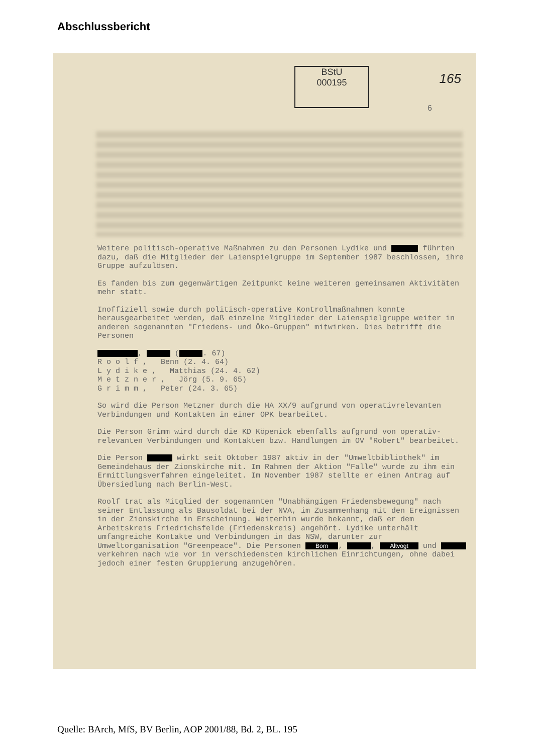Abschlussbericht
BStU
000195
165
6
Weitere politisch-operative Maßnahmen zu den Personen Lydike und führten dazu, daß die Mitglieder der Laienspielgruppe im September 1987 beschlossen, ihre Gruppe aufzulösen.
Es fanden bis zum gegenwärtigen Zeitpunkt keine weiteren gemeinsamen Aktivitäten mehr statt.
Inoffiziell sowie durch politisch-operative Kontrollmaßnahmen konnte herausgearbeitet werden, daß einzelne Mitglieder der Laienspielgruppe weiter in anderen sogenannten "Friedens- und Öko-Gruppen" mitwirken. Dies betrifft die Personen
, ( . 67)
R o o l f , Benn (2. 4. 64)
L y d i k e , Matthias (24. 4. 62)
M e t z n e r , Jörg (5. 9. 65)
G r i m m , Peter (24. 3. 65)
So wird die Person Metzner durch die HA XX/9 aufgrund von operativrelevanten Verbindungen und Kontakten in einer OPK bearbeitet.
Die Person Grimm wird durch die KD Köpenick ebenfalls aufgrund von operativ-relevanten Verbindungen und Kontakten bzw. Handlungen im OV "Robert" bearbeitet.
Die Person wirkt seit Oktober 1987 aktiv in der "Umweltbibliothek" im Gemeindehaus der Zionskirche mit. Im Rahmen der Aktion "Falle" wurde zu ihm ein Ermittlungsverfahren eingeleitet. Im November 1987 stellte er einen Antrag auf Übersiedlung nach Berlin-West.
Roolf trat als Mitglied der sogenannten "Unabhängigen Friedensbewegung" nach seiner Entlassung als Bausoldat bei der NVA, im Zusammenhang mit den Ereignissen in der Zionskirche in Erscheinung. Weiterhin wurde bekannt, daß er dem Arbeitskreis Friedrichsfelde (Friedenskreis) angehört. Lydike unterhält umfangreiche Kontakte und Verbindungen in das NSW, darunter zur Umweltorganisation "Greenpeace". Die Personen Born, , Altvogt und verkehren nach wie vor in verschiedensten kirchlichen Einrichtungen, ohne dabei jedoch einer festen Gruppierung anzugehören.
Quelle: BArch, MfS, BV Berlin, AOP 2001/88, Bd. 2, BL. 195